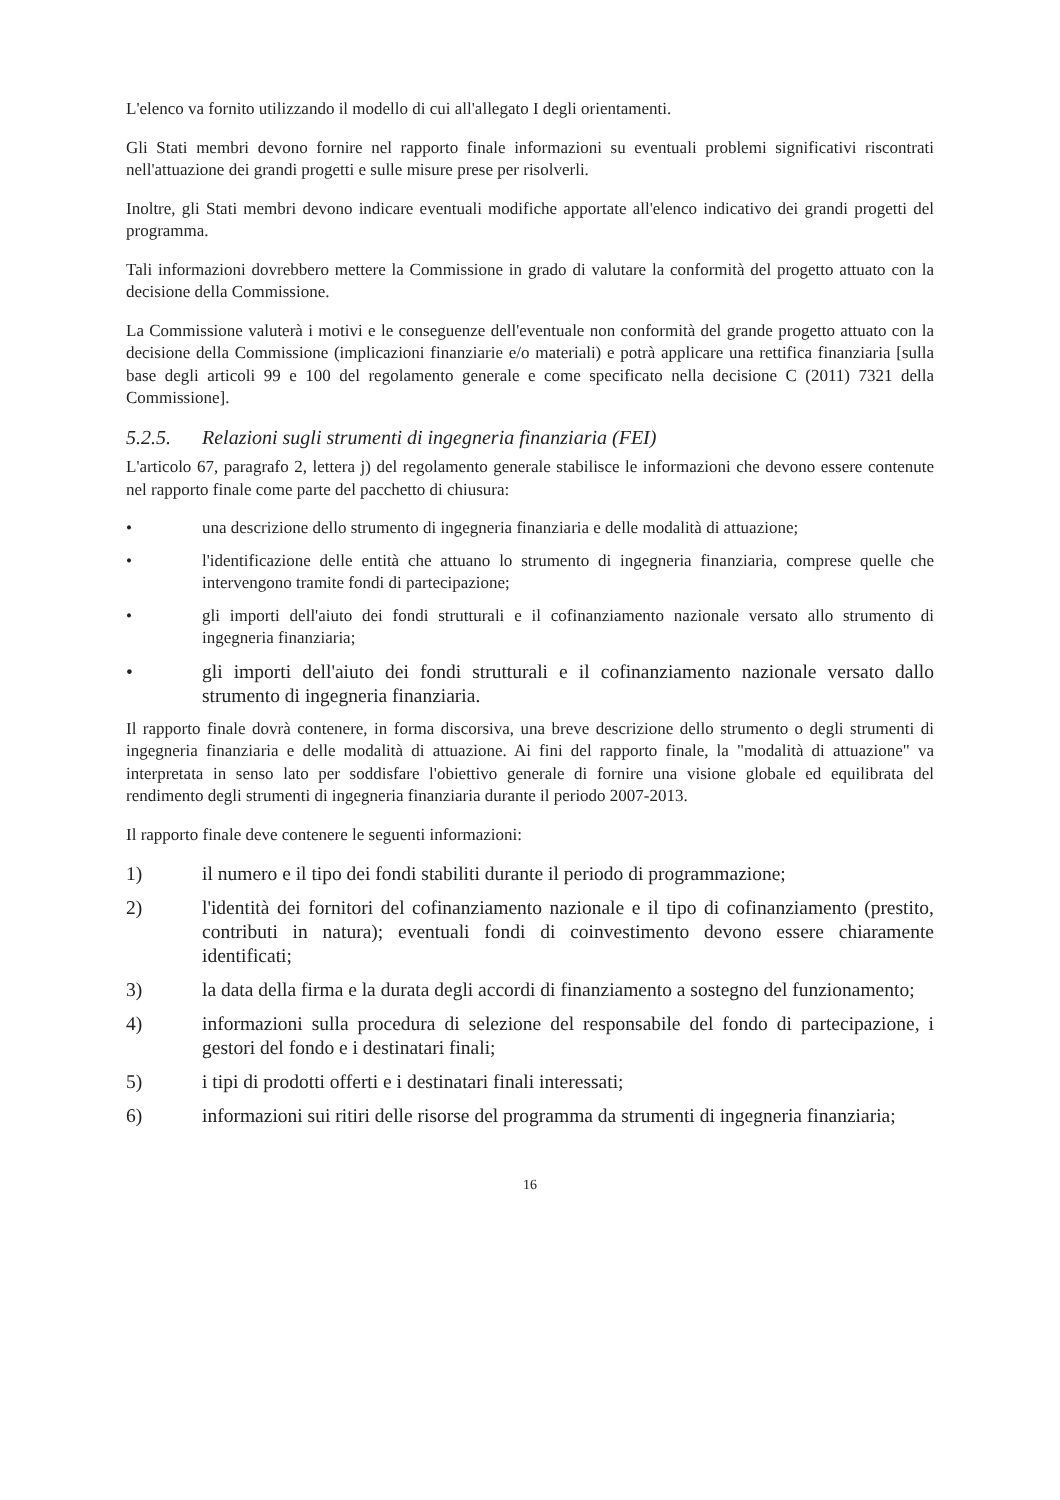L'elenco va fornito utilizzando il modello di cui all'allegato I degli orientamenti.
Gli Stati membri devono fornire nel rapporto finale informazioni su eventuali problemi significativi riscontrati nell'attuazione dei grandi progetti e sulle misure prese per risolverli.
Inoltre, gli Stati membri devono indicare eventuali modifiche apportate all'elenco indicativo dei grandi progetti del programma.
Tali informazioni dovrebbero mettere la Commissione in grado di valutare la conformità del progetto attuato con la decisione della Commissione.
La Commissione valuterà i motivi e le conseguenze dell'eventuale non conformità del grande progetto attuato con la decisione della Commissione (implicazioni finanziarie e/o materiali) e potrà applicare una rettifica finanziaria [sulla base degli articoli 99 e 100 del regolamento generale e come specificato nella decisione C (2011) 7321 della Commissione].
5.2.5. Relazioni sugli strumenti di ingegneria finanziaria (FEI)
L'articolo 67, paragrafo 2, lettera j) del regolamento generale stabilisce le informazioni che devono essere contenute nel rapporto finale come parte del pacchetto di chiusura:
• una descrizione dello strumento di ingegneria finanziaria e delle modalità di attuazione;
• l'identificazione delle entità che attuano lo strumento di ingegneria finanziaria, comprese quelle che intervengono tramite fondi di partecipazione;
• gli importi dell'aiuto dei fondi strutturali e il cofinanziamento nazionale versato allo strumento di ingegneria finanziaria;
• gli importi dell'aiuto dei fondi strutturali e il cofinanziamento nazionale versato dallo strumento di ingegneria finanziaria.
Il rapporto finale dovrà contenere, in forma discorsiva, una breve descrizione dello strumento o degli strumenti di ingegneria finanziaria e delle modalità di attuazione. Ai fini del rapporto finale, la "modalità di attuazione" va interpretata in senso lato per soddisfare l'obiettivo generale di fornire una visione globale ed equilibrata del rendimento degli strumenti di ingegneria finanziaria durante il periodo 2007-2013.
Il rapporto finale deve contenere le seguenti informazioni:
1) il numero e il tipo dei fondi stabiliti durante il periodo di programmazione;
2) l'identità dei fornitori del cofinanziamento nazionale e il tipo di cofinanziamento (prestito, contributi in natura); eventuali fondi di coinvestimento devono essere chiaramente identificati;
3) la data della firma e la durata degli accordi di finanziamento a sostegno del funzionamento;
4) informazioni sulla procedura di selezione del responsabile del fondo di partecipazione, i gestori del fondo e i destinatari finali;
5) i tipi di prodotti offerti e i destinatari finali interessati;
6) informazioni sui ritiri delle risorse del programma da strumenti di ingegneria finanziaria;
16